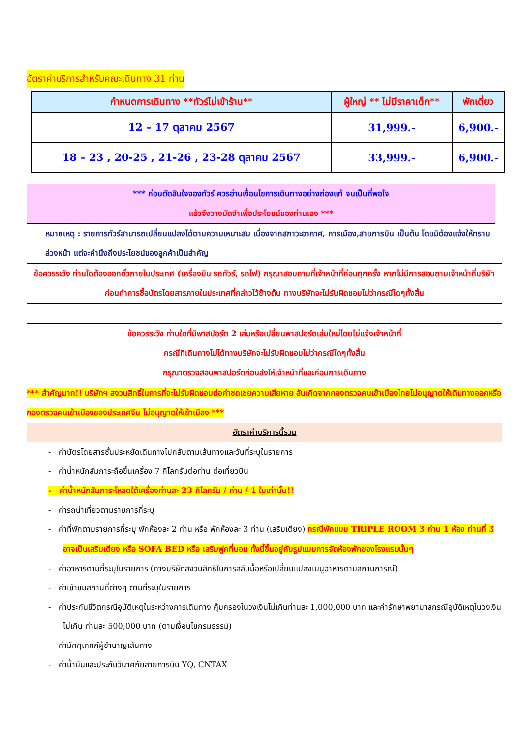อัตราค่าบริการสำหรับคณะเดินทาง 31 ท่าน
| กำหนดการเดินทาง **ทัวร์ไม่เข้าร้าน** | ผู้ใหญ่ ** ไม่มีราคาเด็ก** | พักเดี่ยว |
| --- | --- | --- |
| 12 – 17 ตุลาคม 2567 | 31,999.- | 6,900.- |
| 18 – 23 , 20-25 , 21-26 , 23-28 ตุลาคม 2567 | 33,999.- | 6,900.- |
*** ก่อนตัดสินใจจองทัวร์ ควรอ่านเงื่อนไขการเดินทางอย่างถ่องแท้ จนเป็นที่พอใจ
แล้วจึงวางมัดจำเพื่อประโยชน์ของท่านเอง ***
หมายเหตุ : รายการทัวร์สามารถเปลี่ยนแปลงได้ตามความเหมาะสม เนื่องจากสภาวะอากาศ, การเมือง,สายการบิน เป็นต้น โดยมิต้องแจ้งให้ทราบล่วงหน้า แต่จะคำนึงถึงประโยชน์ของลูกค้าเป็นสำคัญ
ข้อควรระวัง ท่านใดต้องออกตั๋วภายในประเทศ (เครื่องบิน รถทัวร์, รถไฟ) กรุณาสอบถามที่เจ้าหน้าที่ก่อนทุกครั้ง หากไม่มีการสอบถามเจ้าหน้าที่บริษัทก่อนทำการซื้อบัตรโดยสารภายในประเทศที่กล่าวไว้ข้างต้น ทางบริษัทจะไม่รับผิดชอบไม่ว่ากรณีใดๆทั้งสิ้น
ข้อควรระวัง ท่านใดที่มีพาสปอร์ต 2 เล่มหรือเปลี่ยนพาสปอร์ตเล่มใหม่โดยไม่แจ้งเจ้าหน้าที่
กรณีที่เดินทางไม่ได้ทางบริษัทจะไม่รับผิดชอบไม่ว่ากรณีใดๆทั้งสิ้น
กรุณาตรวจสอบพาสปอร์ตก่อนส่งให้เจ้าหน้าที่และก่อนการเดินทาง
*** สำคัญมาก!! บริษัทฯ สงวนสิทธิ์ในการที่จะไม่รับผิดชอบต่อค่าชดเชยความเสียหาย อันเกิดจากกองตรวจคนเข้าเมืองไทยไม่อนุญาตให้เดินทางออกหรือกองตรวจคนเข้าเมืองของประเทศจีน ไม่อนุญาตให้เข้าเมือง ***
อัตราค่าบริการนี้รวม
- ค่าบัตรโดยสารชั้นประหยัดเดินทางไปกลับตามเส้นทางและวันที่ระบุในรายการ
- ค่าน้ำหนักสัมภาระถือขึ้นเครื่อง 7 กิโลกรัมต่อท่าน ต่อเที่ยวบิน
- ค่าน้ำหนักสัมภาระโหลดใต้เครื่องท่านละ 23 กิโลกรัม / ท่าน / 1 ใบเท่านั้น!!
- ค่ารถนำเที่ยวตามรายการที่ระบุ
- ค่าที่พักตามรายการที่ระบุ พักห้องละ 2 ท่าน หรือ พักห้องละ 3 ท่าน (เสริมเตียง) กรณีพักแบบ TRIPLE ROOM 3 ท่าน 1 ห้อง ท่านที่ 3 อาจเป็นเสริมเตียง หรือ SOFA BED หรือ เสริมฟูกที่นอน ทั้งนี้ขึ้นอยู่กับรูปแบบการจัดห้องพักของโรงแรมนั้นๆ
- ค่าอาหารตามที่ระบุในรายการ (ทางบริษัทสงวนสิทธิในการสลับมื้อหรือเปลี่ยนแปลงเมนูอาหารตามสถานการณ์)
- ค่าเข้าชมสถานที่ต่างๆ ตามที่ระบุในรายการ
- ค่าประกันชีวิตกรณีอุบัติเหตุในระหว่างการเดินทาง คุ้มครองในวงเงินไม่เกินท่านละ 1,000,000 บาท และค่ารักษาพยาบาลกรณีอุบัติเหตุในวงเงินไม่เกิน ท่านละ 500,000 บาท (ตามเงื่อนไขกรมธรรม์)
- ค่ามัคคุเทศก์ผู้ชำนาญเส้นทาง
- ค่าน้ำมันและประกันวินาศภัยสายการบิน YQ, CNTAX